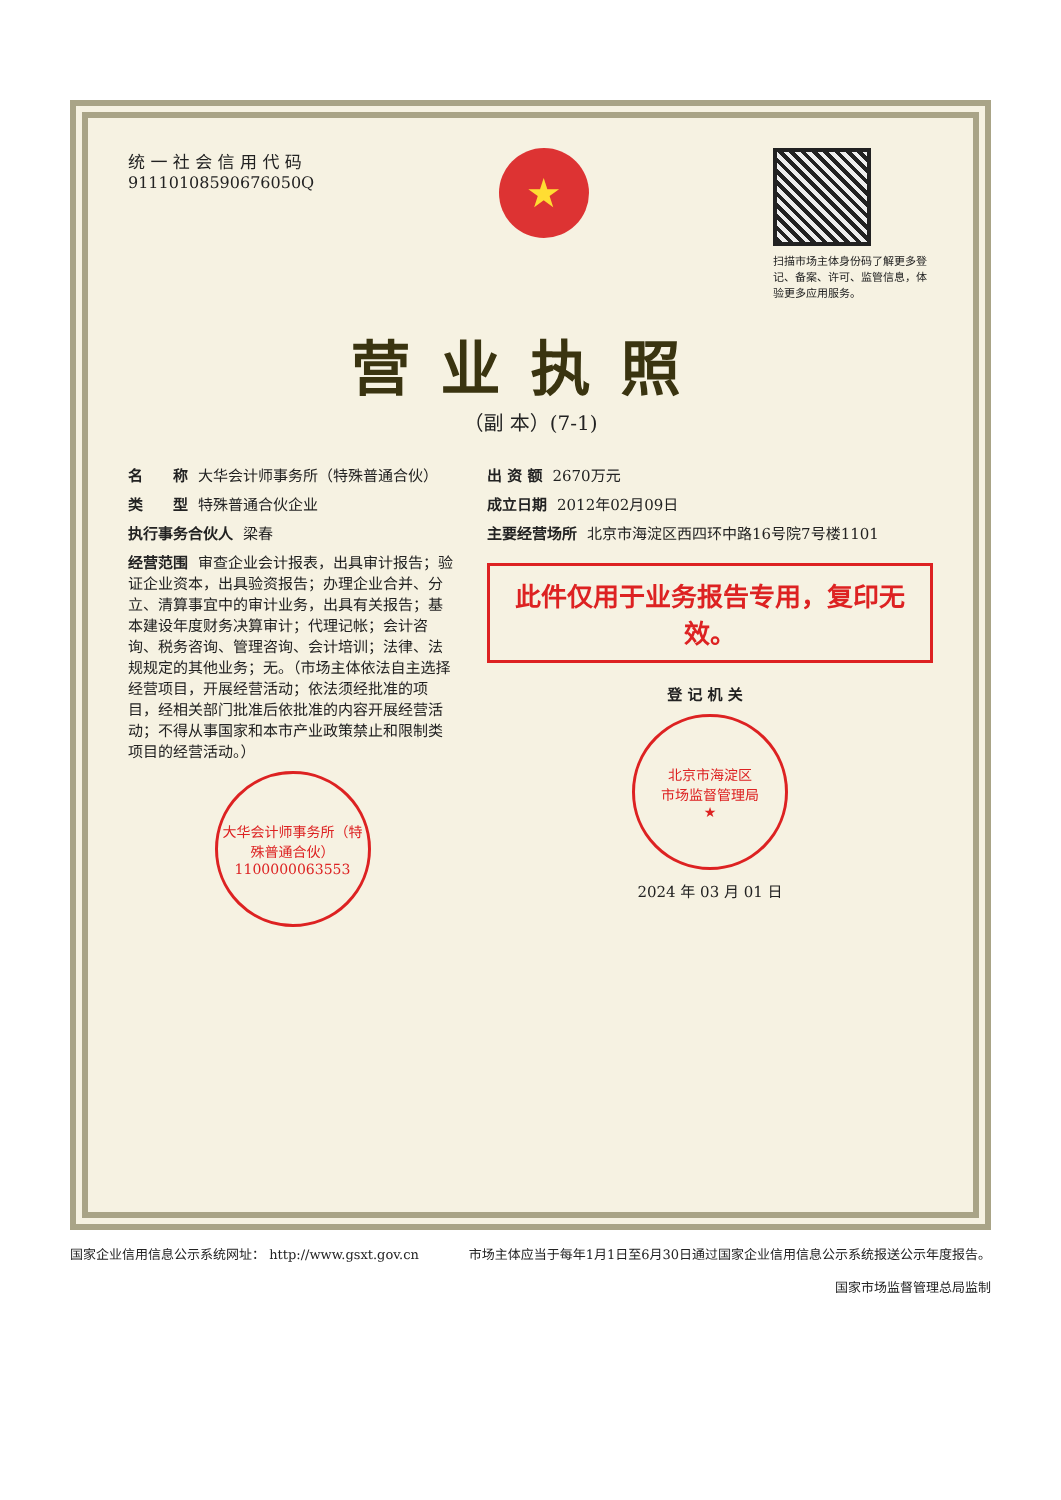统 一 社 会 信 用 代 码
91110108590676050Q
★
扫描市场主体身份码了解更多登记、备案、许可、监管信息，体验更多应用服务。
营业执照
（副 本）(7-1)
名　　称 大华会计师事务所（特殊普通合伙）
类　　型 特殊普通合伙企业
执行事务合伙人 梁春
经营范围 审查企业会计报表，出具审计报告；验证企业资本，出具验资报告；办理企业合并、分立、清算事宜中的审计业务，出具有关报告；基本建设年度财务决算审计；代理记帐；会计咨询、税务咨询、管理咨询、会计培训；法律、法规规定的其他业务；无。（市场主体依法自主选择经营项目，开展经营活动；依法须经批准的项目，经相关部门批准后依批准的内容开展经营活动；不得从事国家和本市产业政策禁止和限制类项目的经营活动。）
大华会计师事务所（特殊普通合伙）
1100000063553
出 资 额 2670万元
成立日期 2012年02月09日
主要经营场所 北京市海淀区西四环中路16号院7号楼1101
此件仅用于业务报告专用，复印无效。
登 记 机 关
北京市海淀区
市场监督管理局
★
2024 年 03 月 01 日
国家企业信用信息公示系统网址： http://www.gsxt.gov.cn
市场主体应当于每年1月1日至6月30日通过国家企业信用信息公示系统报送公示年度报告。
国家市场监督管理总局监制